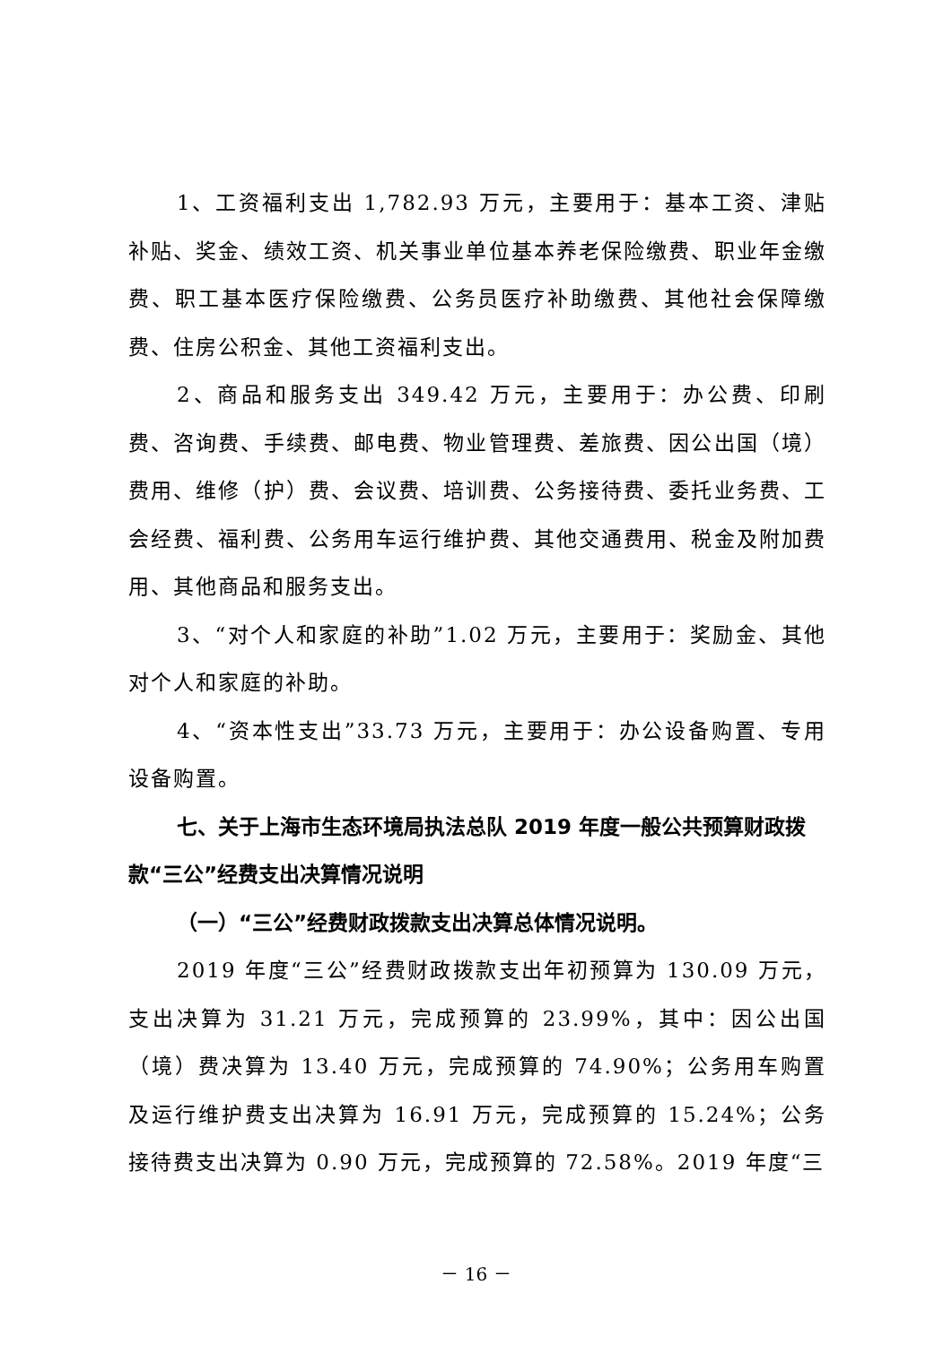1、工资福利支出 1,782.93 万元，主要用于：基本工资、津贴补贴、奖金、绩效工资、机关事业单位基本养老保险缴费、职业年金缴费、职工基本医疗保险缴费、公务员医疗补助缴费、其他社会保障缴费、住房公积金、其他工资福利支出。
2、商品和服务支出 349.42 万元，主要用于：办公费、印刷费、咨询费、手续费、邮电费、物业管理费、差旅费、因公出国（境）费用、维修（护）费、会议费、培训费、公务接待费、委托业务费、工会经费、福利费、公务用车运行维护费、其他交通费用、税金及附加费用、其他商品和服务支出。
3、“对个人和家庭的补助”1.02 万元，主要用于：奖励金、其他对个人和家庭的补助。
4、“资本性支出”33.73 万元，主要用于：办公设备购置、专用设备购置。
七、关于上海市生态环境局执法总队 2019 年度一般公共预算财政拨款“三公”经费支出决算情况说明
（一）“三公”经费财政拨款支出决算总体情况说明。
2019 年度“三公”经费财政拨款支出年初预算为 130.09 万元，支出决算为 31.21 万元，完成预算的 23.99%，其中：因公出国（境）费决算为 13.40 万元，完成预算的 74.90%；公务用车购置及运行维护费支出决算为 16.91 万元，完成预算的 15.24%；公务接待费支出决算为 0.90 万元，完成预算的 72.58%。2019 年度“三
－ 16 －